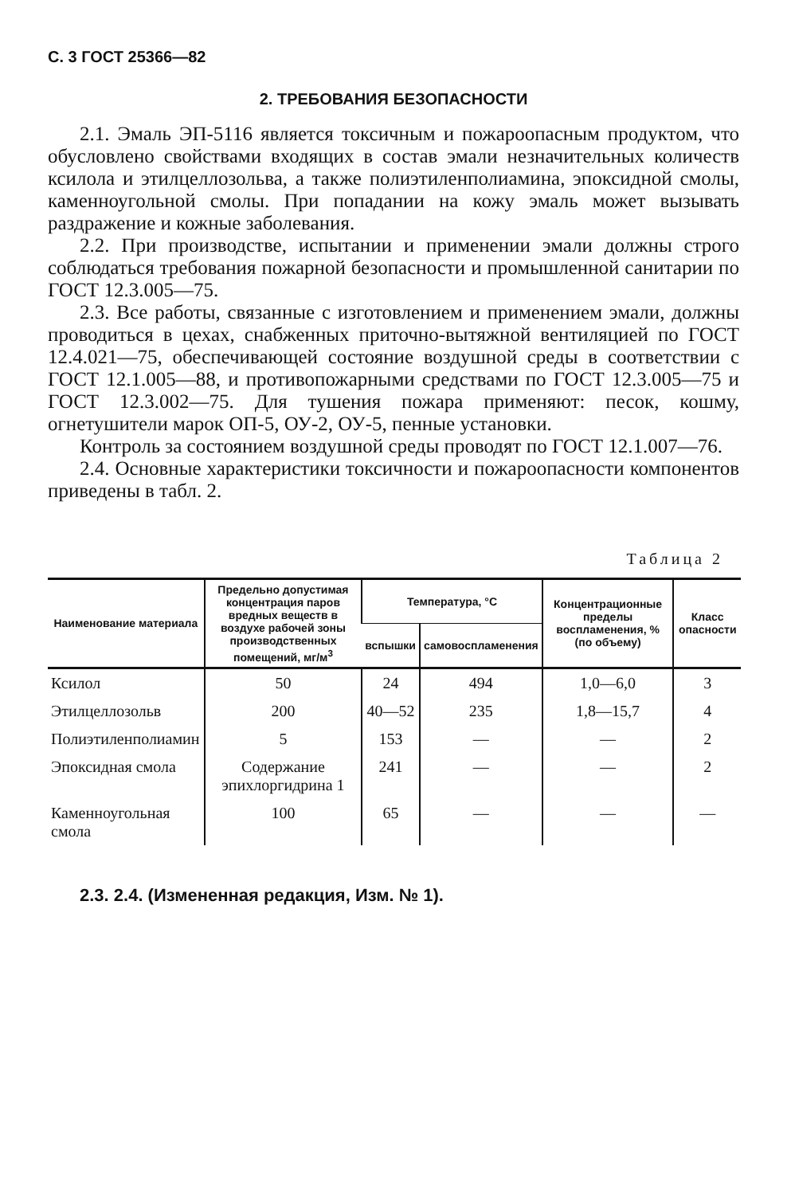С. 3 ГОСТ 25366—82
2. ТРЕБОВАНИЯ БЕЗОПАСНОСТИ
2.1. Эмаль ЭП-5116 является токсичным и пожароопасным продуктом, что обусловлено свойствами входящих в состав эмали незначительных количеств ксилола и этилцеллозольва, а также полиэтиленполиамина, эпоксидной смолы, каменноугольной смолы. При попадании на кожу эмаль может вызывать раздражение и кожные заболевания.
2.2. При производстве, испытании и применении эмали должны строго соблюдаться требования пожарной безопасности и промышленной санитарии по ГОСТ 12.3.005—75.
2.3. Все работы, связанные с изготовлением и применением эмали, должны проводиться в цехах, снабженных приточно-вытяжной вентиляцией по ГОСТ 12.4.021—75, обеспечивающей состояние воздушной среды в соответствии с ГОСТ 12.1.005—88, и противопожарными средствами по ГОСТ 12.3.005—75 и ГОСТ 12.3.002—75. Для тушения пожара применяют: песок, кошму, огнетушители марок ОП-5, ОУ-2, ОУ-5, пенные установки.
Контроль за состоянием воздушной среды проводят по ГОСТ 12.1.007—76.
2.4. Основные характеристики токсичности и пожароопасности компонентов приведены в табл. 2.
Таблица 2
| Наименование материала | Предельно допустимая концентрация паров вредных веществ в воздухе рабочей зоны производственных помещений, мг/м<sup>3</sup> | Температура, °С | | Концентрационные пределы воспламенения, % (по объему) | Класс опасности |
| --- | --- | --- | --- | --- | --- |
| | | вспышки | самовоспламенения | | |
| Ксилол | 50 | 24 | 494 | 1,0—6,0 | 3 |
| Этилцеллозольв | 200 | 40—52 | 235 | 1,8—15,7 | 4 |
| Полиэтиленполиамин | 5 | 153 | — | — | 2 |
| Эпоксидная смола | Содержание эпихлоргидрина 1 | 241 | — | — | 2 |
| Каменноугольная смола | 100 | 65 | — | — | — |
2.3. 2.4. (Измененная редакция, Изм. № 1).